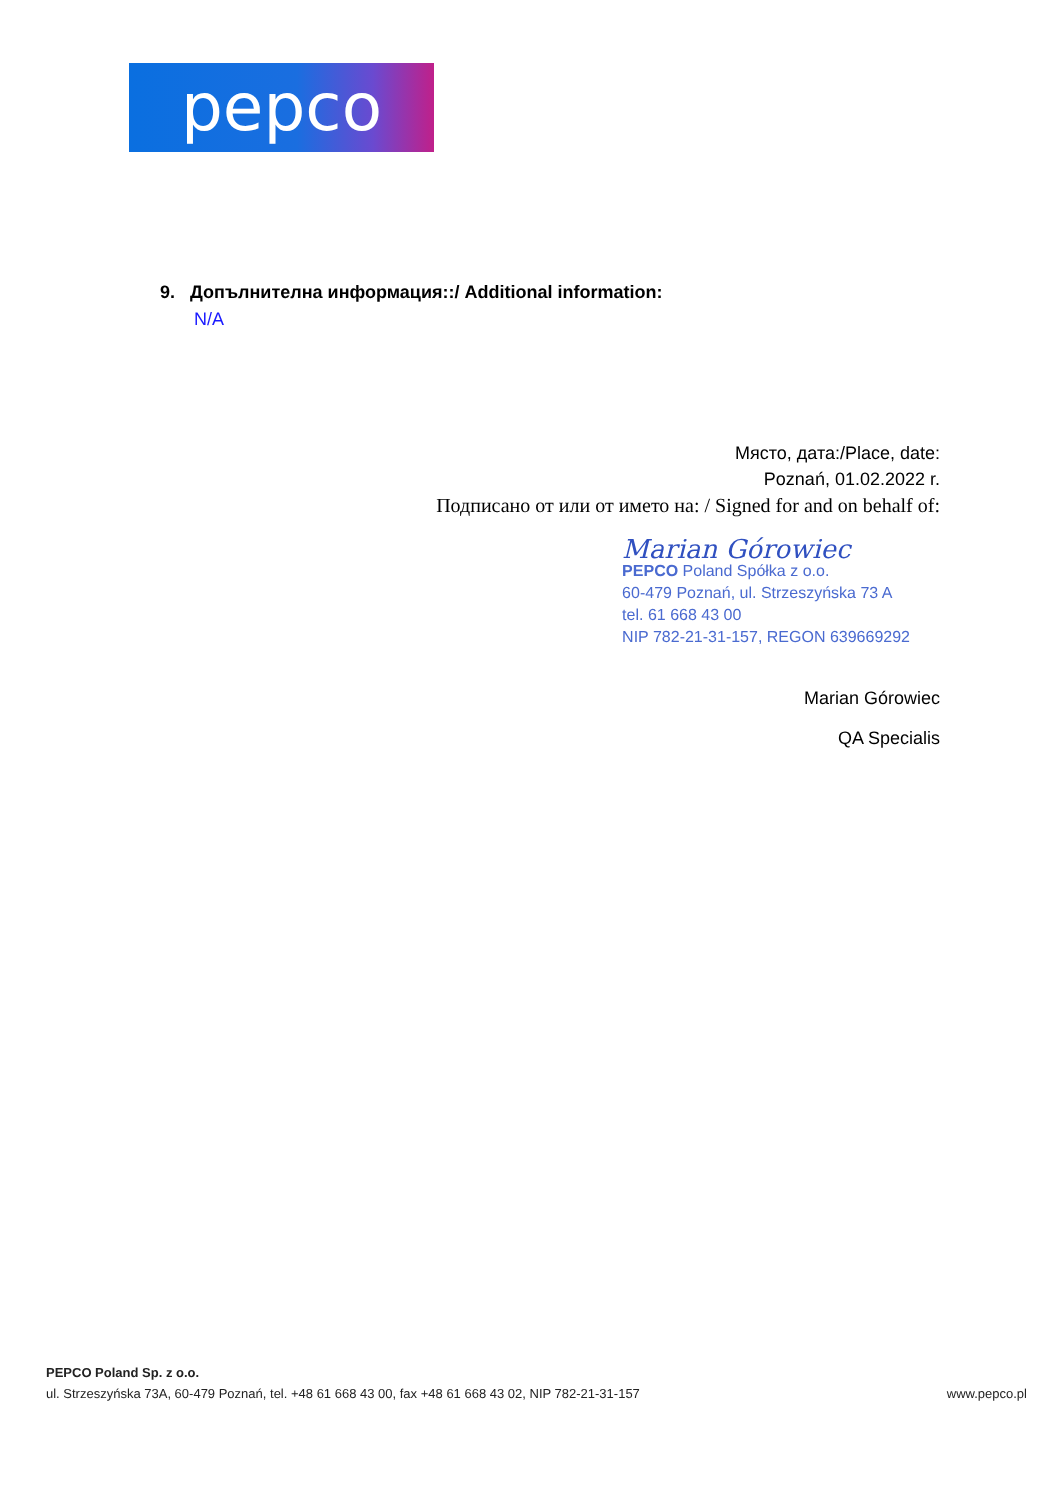pepco
9. Допълнителна информация::/ Additional information:
N/A
Място, дата:/Place, date:
Poznań, 01.02.2022 r.
Подписано от или от името на: / Signed for and on behalf of:
Marian Górowiec
PEPCO Poland Spółka z o.o.
60-479 Poznań, ul. Strzeszyńska 73 A
tel. 61 668 43 00
NIP 782-21-31-157, REGON 639669292
Marian Górowiec
QA Specialis
PEPCO Poland Sp. z o.o.
ul. Strzeszyńska 73A, 60-479 Poznań, tel. +48 61 668 43 00, fax +48 61 668 43 02, NIP 782-21-31-157 www.pepco.pl